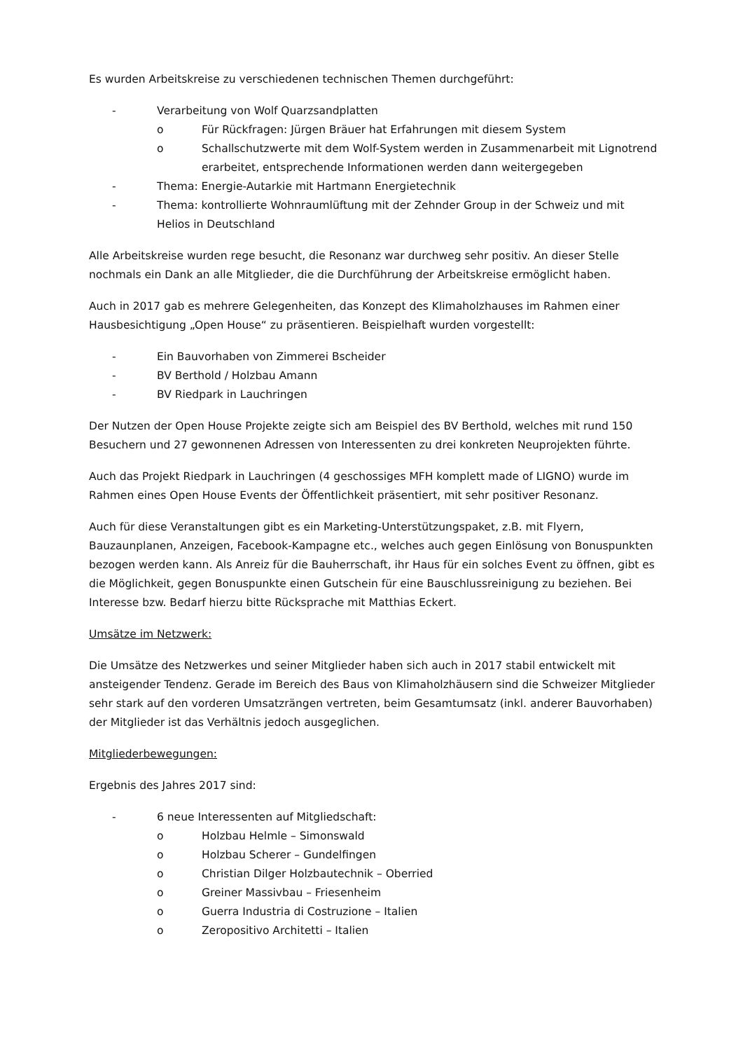Es wurden Arbeitskreise zu verschiedenen technischen Themen durchgeführt:
- Verarbeitung von Wolf Quarzsandplatten
o Für Rückfragen: Jürgen Bräuer hat Erfahrungen mit diesem System
o Schallschutzwerte mit dem Wolf-System werden in Zusammenarbeit mit Lignotrend erarbeitet, entsprechende Informationen werden dann weitergegeben
- Thema: Energie-Autarkie mit Hartmann Energietechnik
- Thema: kontrollierte Wohnraumlüftung mit der Zehnder Group in der Schweiz und mit Helios in Deutschland
Alle Arbeitskreise wurden rege besucht, die Resonanz war durchweg sehr positiv. An dieser Stelle nochmals ein Dank an alle Mitglieder, die die Durchführung der Arbeitskreise ermöglicht haben.
Auch in 2017 gab es mehrere Gelegenheiten, das Konzept des Klimaholzhauses im Rahmen einer Hausbesichtigung „Open House“ zu präsentieren. Beispielhaft wurden vorgestellt:
- Ein Bauvorhaben von Zimmerei Bscheider
- BV Berthold / Holzbau Amann
- BV Riedpark in Lauchringen
Der Nutzen der Open House Projekte zeigte sich am Beispiel des BV Berthold, welches mit rund 150 Besuchern und 27 gewonnenen Adressen von Interessenten zu drei konkreten Neuprojekten führte.
Auch das Projekt Riedpark in Lauchringen (4 geschossiges MFH komplett made of LIGNO) wurde im Rahmen eines Open House Events der Öffentlichkeit präsentiert, mit sehr positiver Resonanz.
Auch für diese Veranstaltungen gibt es ein Marketing-Unterstützungspaket, z.B. mit Flyern, Bauzaunplanen, Anzeigen, Facebook-Kampagne etc., welches auch gegen Einlösung von Bonuspunkten bezogen werden kann. Als Anreiz für die Bauherrschaft, ihr Haus für ein solches Event zu öffnen, gibt es die Möglichkeit, gegen Bonuspunkte einen Gutschein für eine Bauschlussreinigung zu beziehen. Bei Interesse bzw. Bedarf hierzu bitte Rücksprache mit Matthias Eckert.
Umsätze im Netzwerk:
Die Umsätze des Netzwerkes und seiner Mitglieder haben sich auch in 2017 stabil entwickelt mit ansteigender Tendenz. Gerade im Bereich des Baus von Klimaholzhäusern sind die Schweizer Mitglieder sehr stark auf den vorderen Umsatzrängen vertreten, beim Gesamtumsatz (inkl. anderer Bauvorhaben) der Mitglieder ist das Verhältnis jedoch ausgeglichen.
Mitgliederbewegungen:
Ergebnis des Jahres 2017 sind:
- 6 neue Interessenten auf Mitgliedschaft:
o Holzbau Helmle – Simonswald
o Holzbau Scherer – Gundelfingen
o Christian Dilger Holzbautechnik – Oberried
o Greiner Massivbau – Friesenheim
o Guerra Industria di Costruzione – Italien
o Zeropositivo Architetti – Italien